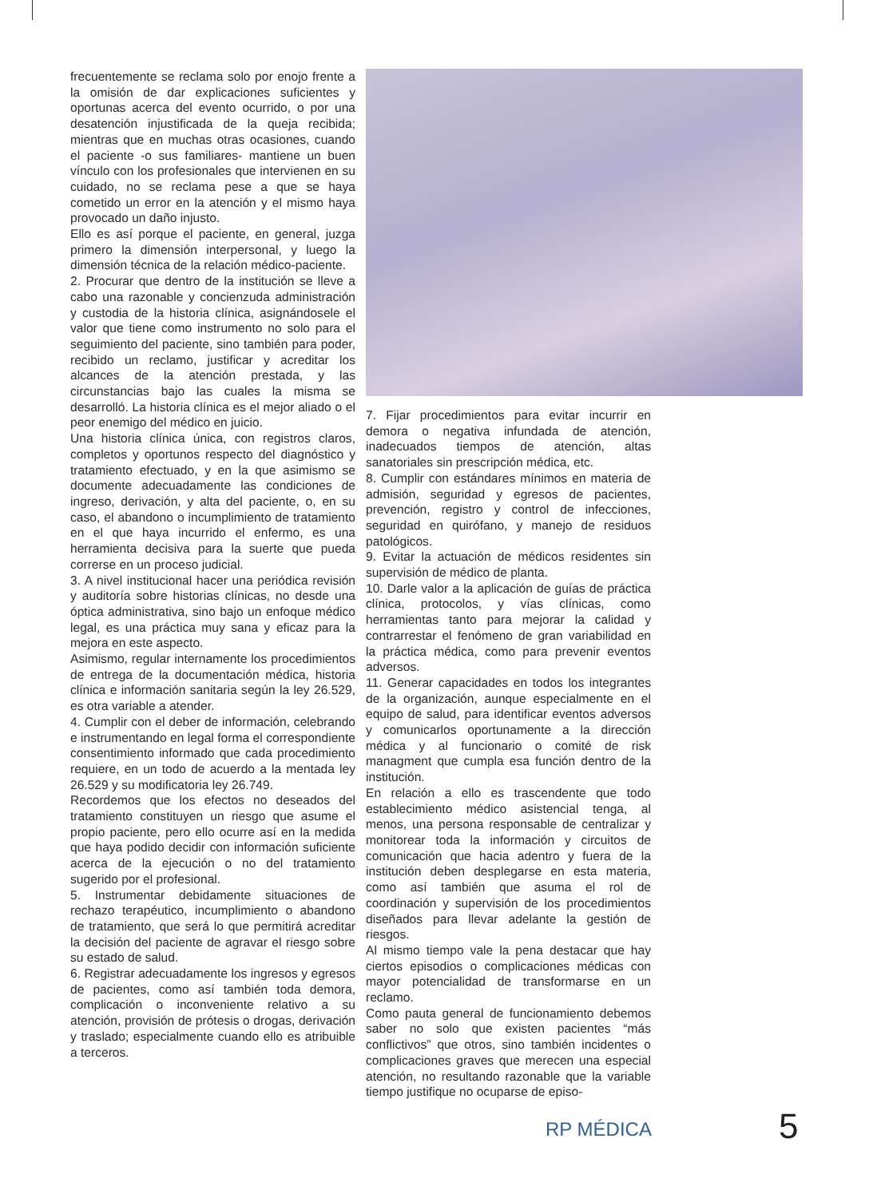frecuentemente se reclama solo por enojo frente a la omisión de dar explicaciones suficientes y oportunas acerca del evento ocurrido, o por una desatención injustificada de la queja recibida; mientras que en muchas otras ocasiones, cuando el paciente -o sus familiares- mantiene un buen vínculo con los profesionales que intervienen en su cuidado, no se reclama pese a que se haya cometido un error en la atención y el mismo haya provocado un daño injusto.
Ello es así porque el paciente, en general, juzga primero la dimensión interpersonal, y luego la dimensión técnica de la relación médico-paciente.
2. Procurar que dentro de la institución se lleve a cabo una razonable y concienzuda administración y custodia de la historia clínica, asignándosele el valor que tiene como instrumento no solo para el seguimiento del paciente, sino también para poder, recibido un reclamo, justificar y acreditar los alcances de la atención prestada, y las circunstancias bajo las cuales la misma se desarrolló. La historia clínica es el mejor aliado o el peor enemigo del médico en juicio.
Una historia clínica única, con registros claros, completos y oportunos respecto del diagnóstico y tratamiento efectuado, y en la que asimismo se documente adecuadamente las condiciones de ingreso, derivación, y alta del paciente, o, en su caso, el abandono o incumplimiento de tratamiento en el que haya incurrido el enfermo, es una herramienta decisiva para la suerte que pueda correrse en un proceso judicial.
3. A nivel institucional hacer una periódica revisión y auditoría sobre historias clínicas, no desde una óptica administrativa, sino bajo un enfoque médico legal, es una práctica muy sana y eficaz para la mejora en este aspecto.
Asimismo, regular internamente los procedimientos de entrega de la documentación médica, historia clínica e información sanitaria según la ley 26.529, es otra variable a atender.
4. Cumplir con el deber de información, celebrando e instrumentando en legal forma el correspondiente consentimiento informado que cada procedimiento requiere, en un todo de acuerdo a la mentada ley 26.529 y su modificatoria ley 26.749.
Recordemos que los efectos no deseados del tratamiento constituyen un riesgo que asume el propio paciente, pero ello ocurre así en la medida que haya podido decidir con información suficiente acerca de la ejecución o no del tratamiento sugerido por el profesional.
5. Instrumentar debidamente situaciones de rechazo terapéutico, incumplimiento o abandono de tratamiento, que será lo que permitirá acreditar la decisión del paciente de agravar el riesgo sobre su estado de salud.
6. Registrar adecuadamente los ingresos y egresos de pacientes, como así también toda demora, complicación o inconveniente relativo a su atención, provisión de prótesis o drogas, derivación y traslado; especialmente cuando ello es atribuible a terceros.
7. Fijar procedimientos para evitar incurrir en demora o negativa infundada de atención, inadecuados tiempos de atención, altas sanatoriales sin prescripción médica, etc.
8. Cumplir con estándares mínimos en materia de admisión, seguridad y egresos de pacientes, prevención, registro y control de infecciones, seguridad en quirófano, y manejo de residuos patológicos.
9. Evitar la actuación de médicos residentes sin supervisión de médico de planta.
10. Darle valor a la aplicación de guías de práctica clínica, protocolos, y vías clínicas, como herramientas tanto para mejorar la calidad y contrarrestar el fenómeno de gran variabilidad en la práctica médica, como para prevenir eventos adversos.
11. Generar capacidades en todos los integrantes de la organización, aunque especialmente en el equipo de salud, para identificar eventos adversos y comunicarlos oportunamente a la dirección médica y al funcionario o comité de risk managment que cumpla esa función dentro de la institución.
En relación a ello es trascendente que todo establecimiento médico asistencial tenga, al menos, una persona responsable de centralizar y monitorear toda la información y circuitos de comunicación que hacia adentro y fuera de la institución deben desplegarse en esta materia, como así también que asuma el rol de coordinación y supervisión de los procedimientos diseñados para llevar adelante la gestión de riesgos.
Al mismo tiempo vale la pena destacar que hay ciertos episodios o complicaciones médicas con mayor potencialidad de transformarse en un reclamo.
Como pauta general de funcionamiento debemos saber no solo que existen pacientes “más conflictivos” que otros, sino también incidentes o complicaciones graves que merecen una especial atención, no resultando razonable que la variable tiempo justifique no ocuparse de episo-
RP MÉDICA 5